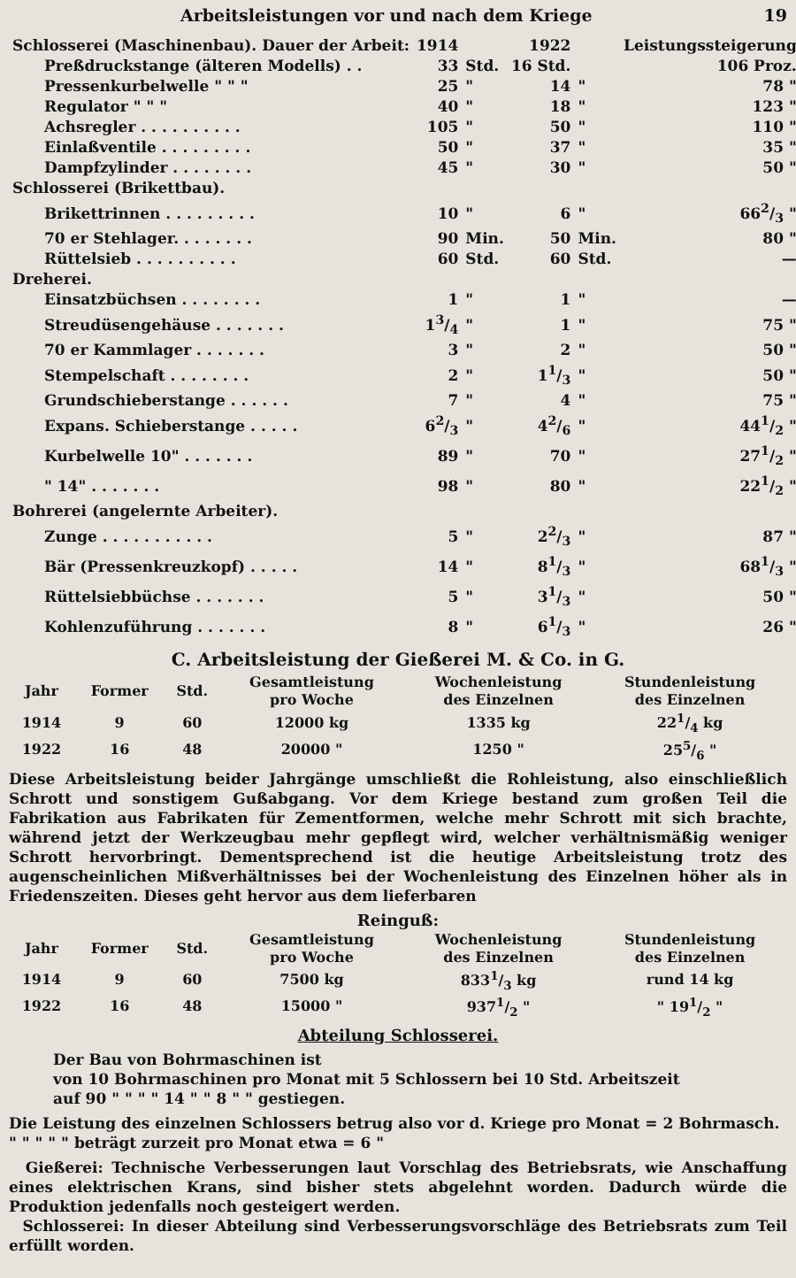Arbeitsleistungen vor und nach dem Kriege 19
| Schlosserei (Maschinenbau). Dauer der Arbeit: | 1914 | | 1922 | | Leistungssteigerung |
| Preßdruckstange (älteren Modells) . . | 33 | Std. | 16 Std. | | 106 Proz. |
| Pressenkurbelwelle " " " | 25 | " | 14 | " | 78 " |
| Regulator " " " | 40 | " | 18 | " | 123 " |
| Achsregler . . . . . . . . . . | 105 | " | 50 | " | 110 " |
| Einlaßventile . . . . . . . . . | 50 | " | 37 | " | 35 " |
| Dampfzylinder . . . . . . . . | 45 | " | 30 | " | 50 " |
| Schlosserei (Brikettbau). | | | | | |
| Brikettrinnen . . . . . . . . . | 10 | " | 6 | " | 662/3 " |
| 70 er Stehlager. . . . . . . . | 90 | Min. | 50 | Min. | 80 " |
| Rüttelsieb . . . . . . . . . . | 60 | Std. | 60 | Std. | — |
| Dreherei. | | | | | |
| Einsatzbüchsen . . . . . . . . | 1 | " | 1 | " | — |
| Streudüsengehäuse . . . . . . . | 13/4 | " | 1 | " | 75 " |
| 70 er Kammlager . . . . . . . | 3 | " | 2 | " | 50 " |
| Stempelschaft . . . . . . . . | 2 | " | 11/3 | " | 50 " |
| Grundschieberstange . . . . . . | 7 | " | 4 | " | 75 " |
| Expans. Schieberstange . . . . . | 62/3 | " | 42/6 | " | 441/2 " |
| Kurbelwelle 10" . . . . . . . | 89 | " | 70 | " | 271/2 " |
| " 14" . . . . . . . | 98 | " | 80 | " | 221/2 " |
| Bohrerei (angelernte Arbeiter). | | | | | |
| Zunge . . . . . . . . . . . | 5 | " | 22/3 | " | 87 " |
| Bär (Pressenkreuzkopf) . . . . . | 14 | " | 81/3 | " | 681/3 " |
| Rüttelsiebbüchse . . . . . . . | 5 | " | 31/3 | " | 50 " |
| Kohlenzuführung . . . . . . . | 8 | " | 61/3 | " | 26 " |
C. Arbeitsleistung der Gießerei M. & Co. in G.
| Jahr | Former | Std. | Gesamtleistung pro Woche | Wochenleistung des Einzelnen | Stundenleistung des Einzelnen |
| --- | --- | --- | --- | --- | --- |
| 1914 | 9 | 60 | 12000 kg | 1335 kg | 221/4 kg |
| 1922 | 16 | 48 | 20000 " | 1250 " | 255/6 " |
Diese Arbeitsleistung beider Jahrgänge umschließt die Rohleistung, also einschließlich Schrott und sonstigem Gußabgang. Vor dem Kriege bestand zum großen Teil die Fabrikation aus Fabrikaten für Zementformen, welche mehr Schrott mit sich brachte, während jetzt der Werkzeugbau mehr gepflegt wird, welcher verhältnismäßig weniger Schrott hervorbringt. Dementsprechend ist die heutige Arbeitsleistung trotz des augenscheinlichen Mißverhältnisses bei der Wochenleistung des Einzelnen höher als in Friedenszeiten. Dieses geht hervor aus dem lieferbaren
Reinguß:
| Jahr | Former | Std. | Gesamtleistung pro Woche | Wochenleistung des Einzelnen | Stundenleistung des Einzelnen |
| --- | --- | --- | --- | --- | --- |
| 1914 | 9 | 60 | 7500 kg | 8331/3 kg | rund 14 kg |
| 1922 | 16 | 48 | 15000 " | 9371/2 " | " 191/2 " |
Abteilung Schlosserei.
Der Bau von Bohrmaschinen ist
von 10 Bohrmaschinen pro Monat mit 5 Schlossern bei 10 Std. Arbeitszeit
auf 90 " " " " 14 " " 8 " " gestiegen.
Die Leistung des einzelnen Schlossers betrug also vor d. Kriege pro Monat = 2 Bohrmasch.
" " " " " beträgt zurzeit pro Monat etwa = 6 "
Gießerei: Technische Verbesserungen laut Vorschlag des Betriebsrats, wie Anschaffung eines elektrischen Krans, sind bisher stets abgelehnt worden. Dadurch würde die Produktion jedenfalls noch gesteigert werden.
Schlosserei: In dieser Abteilung sind Verbesserungsvorschläge des Betriebsrats zum Teil erfüllt worden.